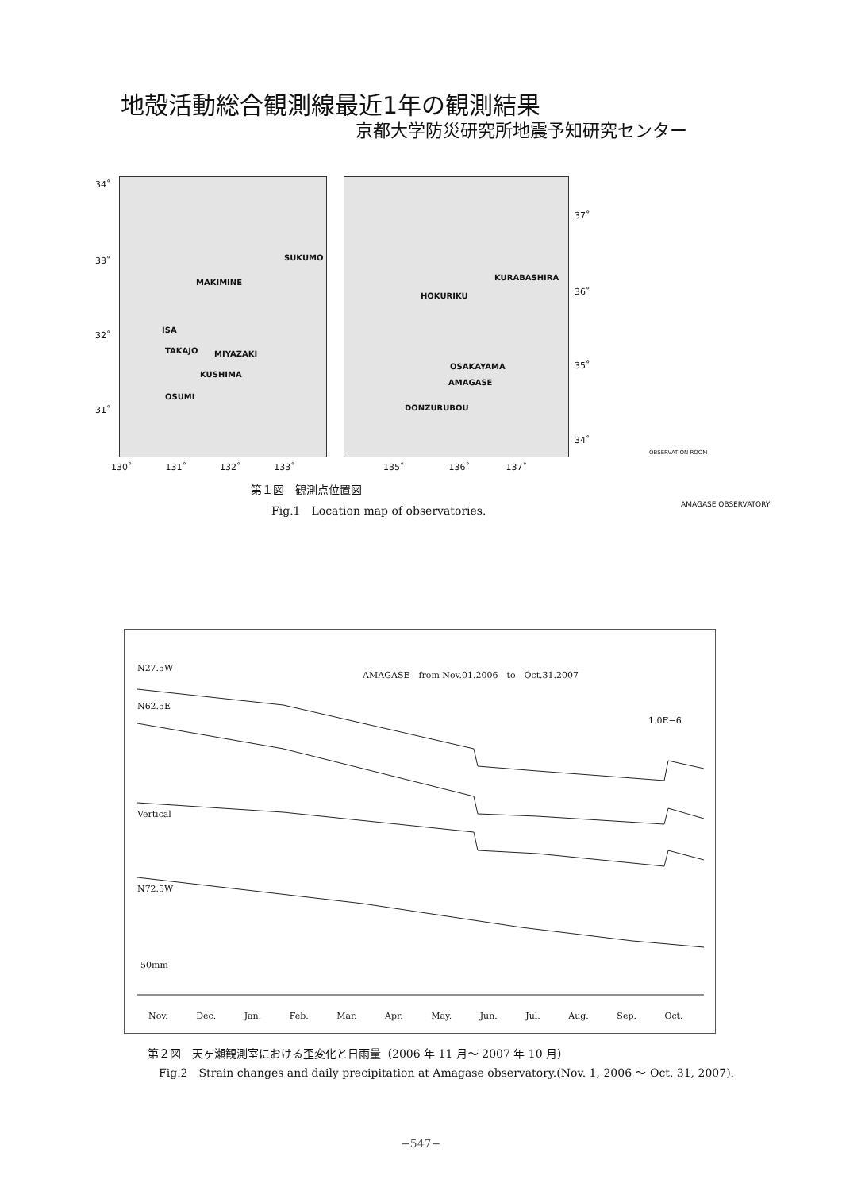地殻活動総合観測線最近1年の観測結果
京都大学防災研究所地震予知研究センター
34˚
33˚
32˚
31˚
SUKUMO
MAKIMINE
ISA
TAKAJO MIYAZAKI
KUSHIMA
OSUMI
KURABASHIRA
HOKURIKU
OSAKAYAMA
AMAGASE
DONZURUBOU
37˚
36˚
35˚
34˚
130˚ 131˚ 132˚ 133˚
135˚ 136˚ 137˚
OBSERVATION ROOM
AMAGASE OBSERVATORY
第１図　観測点位置図
Fig.1　Location map of observatories.
AMAGASE　from Nov.01.2006　to　Oct.31.2007
N27.5W
N62.5E
1.0E−6
Vertical
N72.5W
50mm
Nov. Dec. Jan. Feb. Mar. Apr. May. Jun. Jul. Aug. Sep. Oct.
第２図　天ヶ瀬観測室における歪変化と日雨量（2006 年 11 月～ 2007 年 10 月）
Fig.2　Strain changes and daily precipitation at Amagase observatory.(Nov. 1, 2006 ～ Oct. 31, 2007).
−547−